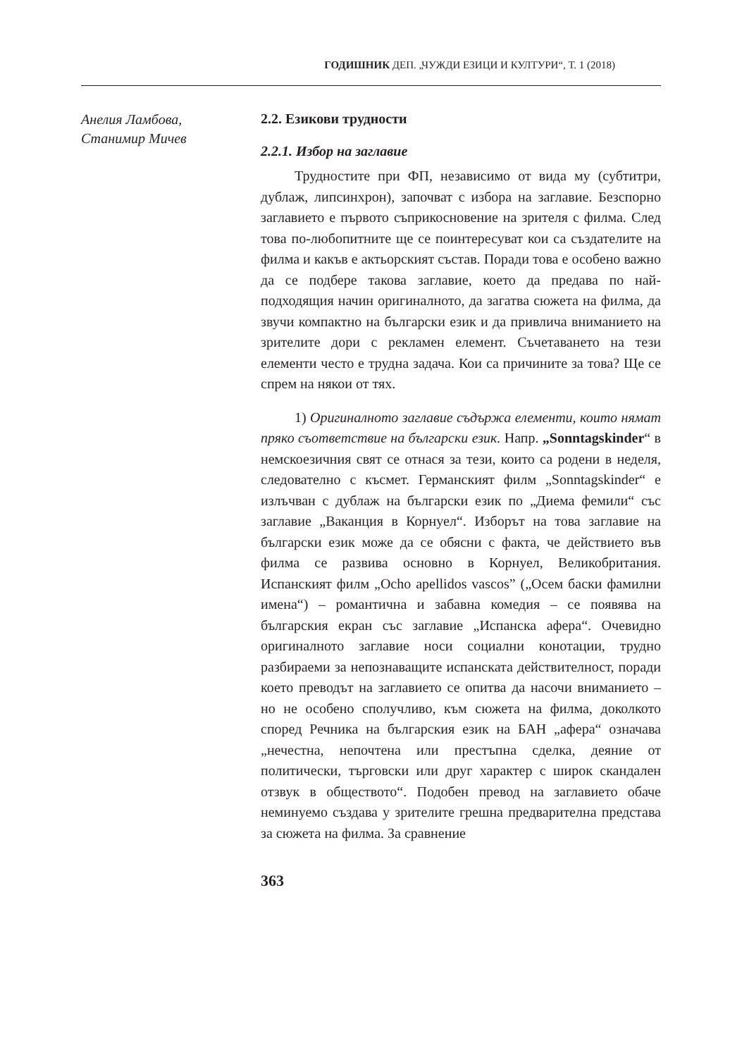ГОДИШНИК ДЕП. „ЧУЖДИ ЕЗИЦИ И КУЛТУРИ“, Т. 1 (2018)
Анелия Ламбова,
Станимир Мичев
2.2. Езикови трудности
2.2.1. Избор на заглавие
Трудностите при ФП, независимо от вида му (субтитри, дублаж, липсинхрон), започват с избора на заглавие. Безспорно заглавието е първото съприкосновение на зрителя с филма. След това по-любопитните ще се поинтересуват кои са създателите на филма и какъв е актьорският състав. Поради това е особено важно да се подбере такова заглавие, което да предава по най-подходящия начин оригиналното, да загатва сюжета на филма, да звучи компактно на български език и да привлича вниманието на зрителите дори с рекламен елемент. Съчетаването на тези елементи често е трудна задача. Кои са причините за това? Ще се спрем на някои от тях.
1) Оригиналното заглавие съдържа елементи, които нямат пряко съответствие на български език. Напр. „Sonntagskinder“ в немскоезичния свят се отнася за тези, които са родени в неделя, следователно с късмет. Германският филм „Sonntagskinder“ е излъчван с дублаж на български език по „Диема фемили“ със заглавие „Ваканция в Корнуел“. Изборът на това заглавие на български език може да се обясни с факта, че действието във филма се развива основно в Корнуел, Великобритания. Испанският филм „Ocho apellidos vascos” („Осем баски фамилни имена“) – романтична и забавна комедия – се появява на българския екран със заглавие „Испанска афера“. Очевидно оригиналното заглавие носи социални конотации, трудно разбираеми за непознаващите испанската действителност, поради което преводът на заглавието се опитва да насочи вниманието – но не особено сполучливо, към сюжета на филма, доколкото според Речника на българския език на БАН „афера“ означава „нечестна, непочтена или престъпна сделка, деяние от политически, търговски или друг характер с широк скандален отзвук в обществото“. Подобен превод на заглавието обаче неминуемо създава у зрителите грешна предварителна представа за сюжета на филма. За сравнение
363